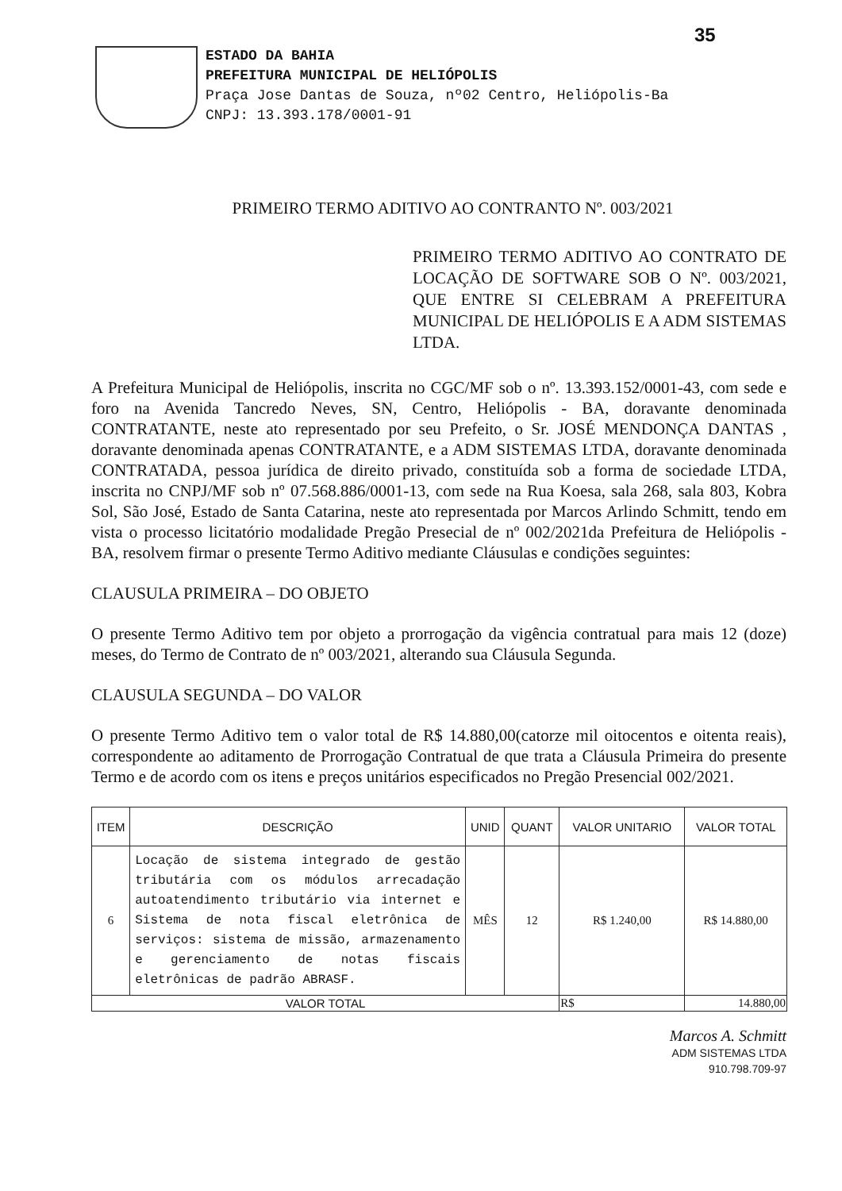35
ESTADO DA BAHIA
PREFEITURA MUNICIPAL DE HELIÓPOLIS
Praça Jose Dantas de Souza, nº02 Centro, Heliópolis-Ba
CNPJ: 13.393.178/0001-91
PRIMEIRO TERMO ADITIVO AO CONTRANTO Nº. 003/2021
PRIMEIRO TERMO ADITIVO AO CONTRATO DE LOCAÇÃO DE SOFTWARE SOB O Nº. 003/2021, QUE ENTRE SI CELEBRAM A PREFEITURA MUNICIPAL DE HELIÓPOLIS E A ADM SISTEMAS LTDA.
A Prefeitura Municipal de Heliópolis, inscrita no CGC/MF sob o nº. 13.393.152/0001-43, com sede e foro na Avenida Tancredo Neves, SN, Centro, Heliópolis - BA, doravante denominada CONTRATANTE, neste ato representado por seu Prefeito, o Sr. JOSÉ MENDONÇA DANTAS , doravante denominada apenas CONTRATANTE, e a ADM SISTEMAS LTDA, doravante denominada CONTRATADA, pessoa jurídica de direito privado, constituída sob a forma de sociedade LTDA, inscrita no CNPJ/MF sob nº 07.568.886/0001-13, com sede na Rua Koesa, sala 268, sala 803, Kobra Sol, São José, Estado de Santa Catarina, neste ato representada por Marcos Arlindo Schmitt, tendo em vista o processo licitatório modalidade Pregão Presecial de nº 002/2021da Prefeitura de Heliópolis - BA, resolvem firmar o presente Termo Aditivo mediante Cláusulas e condições seguintes:
CLAUSULA PRIMEIRA – DO OBJETO
O presente Termo Aditivo tem por objeto a prorrogação da vigência contratual para mais 12 (doze) meses, do Termo de Contrato de nº 003/2021, alterando sua Cláusula Segunda.
CLAUSULA SEGUNDA – DO VALOR
O presente Termo Aditivo tem o valor total de R$ 14.880,00(catorze mil oitocentos e oitenta reais), correspondente ao aditamento de Prorrogação Contratual de que trata a Cláusula Primeira do presente Termo e de acordo com os itens e preços unitários especificados no Pregão Presencial 002/2021.
| ITEM | DESCRIÇÃO | UNID | QUANT | VALOR UNITARIO | VALOR TOTAL |
| --- | --- | --- | --- | --- | --- |
| 6 | Locação de sistema integrado de gestão tributária com os módulos arrecadação autoatendimento tributário via internet e Sistema de nota fiscal eletrônica de serviços: sistema de missão, armazenamento e gerenciamento de notas fiscais eletrônicas de padrão ABRASF. | MÊS | 12 | R$ 1.240,00 | R$ 14.880,00 |
| VALOR TOTAL | | | | R$ | 14.880,00 |
Marcos A. Schmitt
ADM SISTEMAS LTDA
910.798.709-97